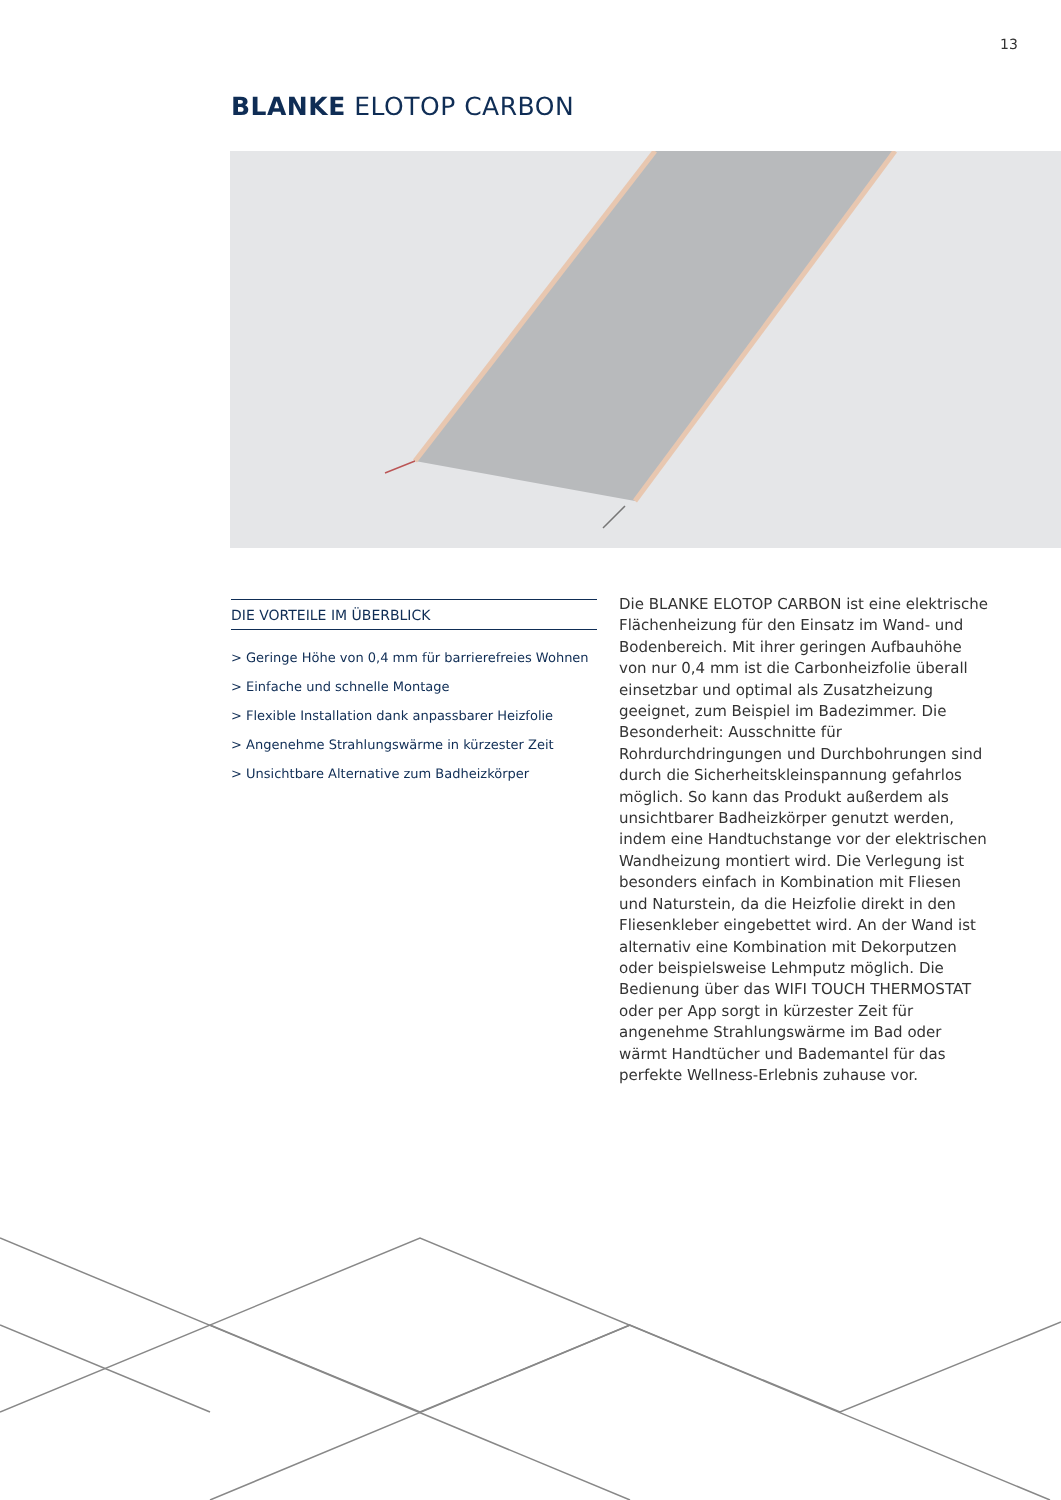13
BLANKE ELOTOP CARBON
DIE VORTEILE IM ÜBERBLICK
> Geringe Höhe von 0,4 mm für barrierefreies Wohnen
> Einfache und schnelle Montage
> Flexible Installation dank anpassbarer Heizfolie
> Angenehme Strahlungswärme in kürzester Zeit
> Unsichtbare Alternative zum Badheizkörper
Die BLANKE ELOTOP CARBON ist eine elektrische Flächenheizung für den Einsatz im Wand- und Bodenbereich. Mit ihrer geringen Aufbauhöhe von nur 0,4 mm ist die Carbonheizfolie überall einsetzbar und optimal als Zusatzheizung geeignet, zum Beispiel im Badezimmer. Die Besonderheit: Ausschnitte für Rohrdurchdringungen und Durchbohrungen sind durch die Sicherheitskleinspannung gefahrlos möglich. So kann das Produkt außerdem als unsichtbarer Badheizkörper genutzt werden, indem eine Handtuchstange vor der elektrischen Wandheizung montiert wird. Die Verlegung ist besonders einfach in Kombination mit Fliesen und Naturstein, da die Heizfolie direkt in den Fliesenkleber eingebettet wird. An der Wand ist alternativ eine Kombination mit Dekorputzen oder beispielsweise Lehmputz möglich. Die Bedienung über das WIFI TOUCH THERMOSTAT oder per App sorgt in kürzester Zeit für angenehme Strahlungswärme im Bad oder wärmt Handtücher und Bademantel für das perfekte Wellness-Erlebnis zuhause vor.